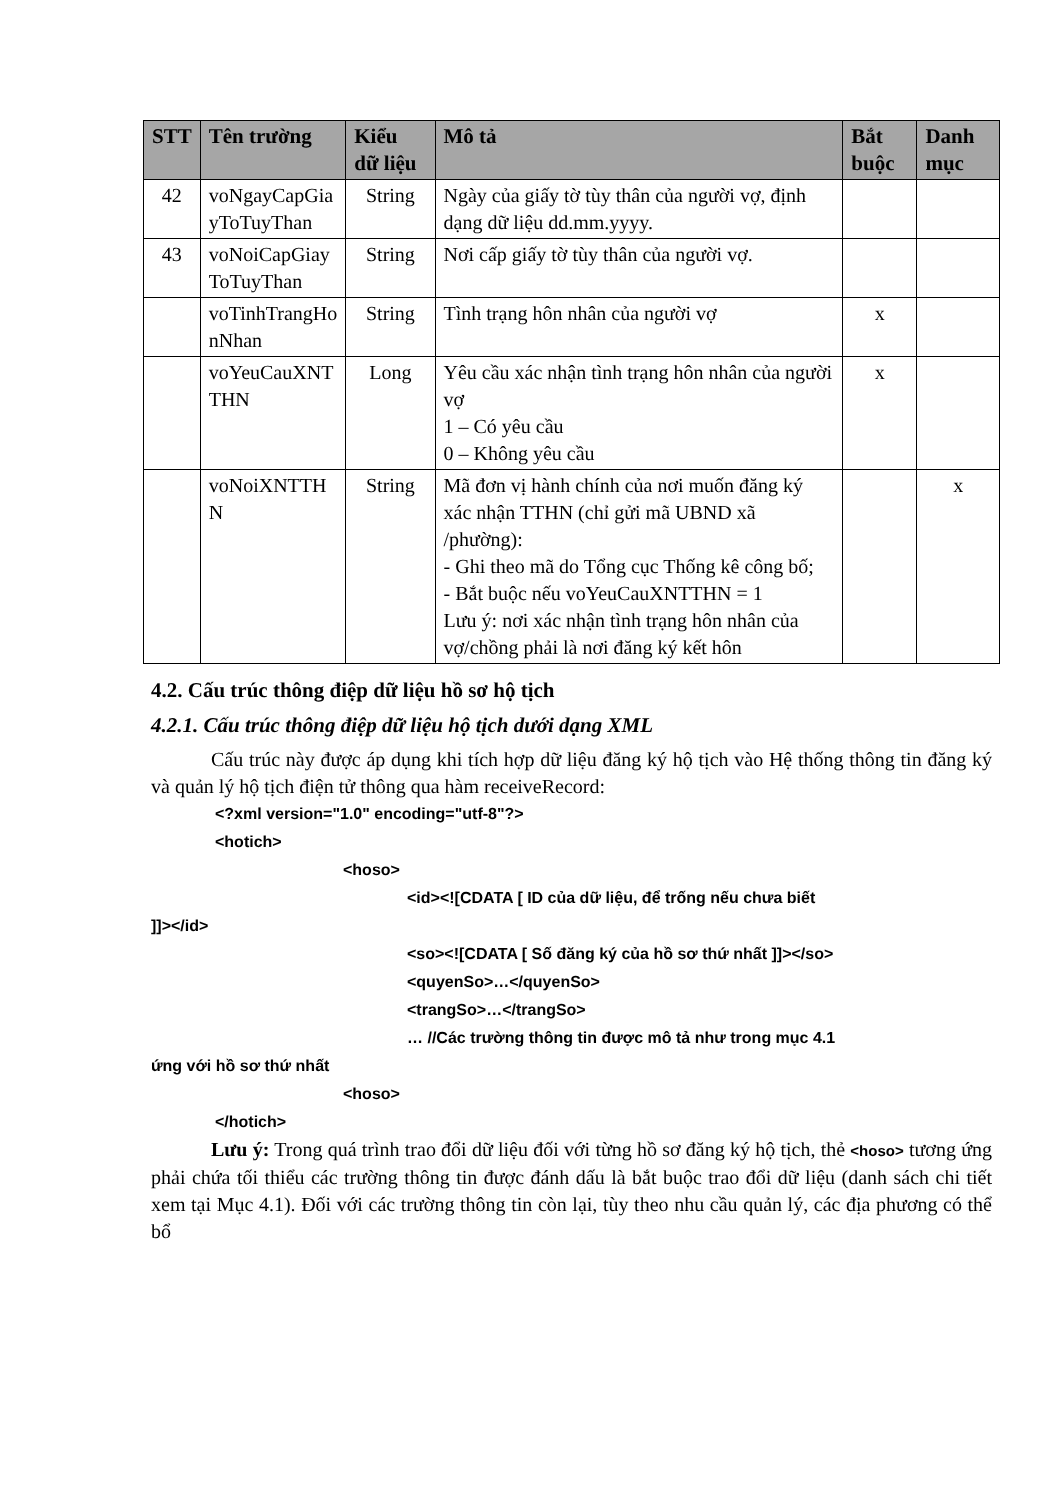| STT | Tên trường | Kiểu dữ liệu | Mô tả | Bắt buộc | Danh mục |
| --- | --- | --- | --- | --- | --- |
| 42 | voNgayCapGia yToTuyThan | String | Ngày của giấy tờ tùy thân của người vợ, định dạng dữ liệu dd.mm.yyyy. | | |
| 43 | voNoiCapGiay ToTuyThan | String | Nơi cấp giấy tờ tùy thân của người vợ. | | |
| | voTinhTrangHo nNhan | String | Tình trạng hôn nhân của người vợ | x | |
| | voYeuCauXNT THN | Long | Yêu cầu xác nhận tình trạng hôn nhân của người vợ 1 – Có yêu cầu 0 – Không yêu cầu | x | |
| | voNoiXNTTH N | String | Mã đơn vị hành chính của nơi muốn đăng ký xác nhận TTHN (chỉ gửi mã UBND xã /phường): - Ghi theo mã do Tổng cục Thống kê công bố; - Bắt buộc nếu voYeuCauXNTTHN = 1 Lưu ý: nơi xác nhận tình trạng hôn nhân của vợ/chồng phải là nơi đăng ký kết hôn | | x |
4.2. Cấu trúc thông điệp dữ liệu hồ sơ hộ tịch
4.2.1. Cấu trúc thông điệp dữ liệu hộ tịch dưới dạng XML
   Cấu trúc này được áp dụng khi tích hợp dữ liệu đăng ký hộ tịch vào Hệ thống thông tin đăng ký và quản lý hộ tịch điện tử thông qua hàm receiveRecord:
<?xml version="1.0" encoding="utf-8"?>
<hotich>
<hoso>
<id><![CDATA [ ID của dữ liệu, để trống nếu chưa biết
]]></id>
<so><![CDATA [ Số đăng ký của hồ sơ thứ nhất ]]></so>
<quyenSo>…</quyenSo>
<trangSo>…</trangSo>
… //Các trường thông tin được mô tả như trong mục 4.1
ứng với hồ sơ thứ nhất
<hoso>
</hotich>
   Lưu ý: Trong quá trình trao đổi dữ liệu đối với từng hồ sơ đăng ký hộ tịch, thẻ <hoso> tương ứng phải chứa tối thiểu các trường thông tin được đánh dấu là bắt buộc trao đổi dữ liệu (danh sách chi tiết xem tại Mục 4.1). Đối với các trường thông tin còn lại, tùy theo nhu cầu quản lý, các địa phương có thể bổ